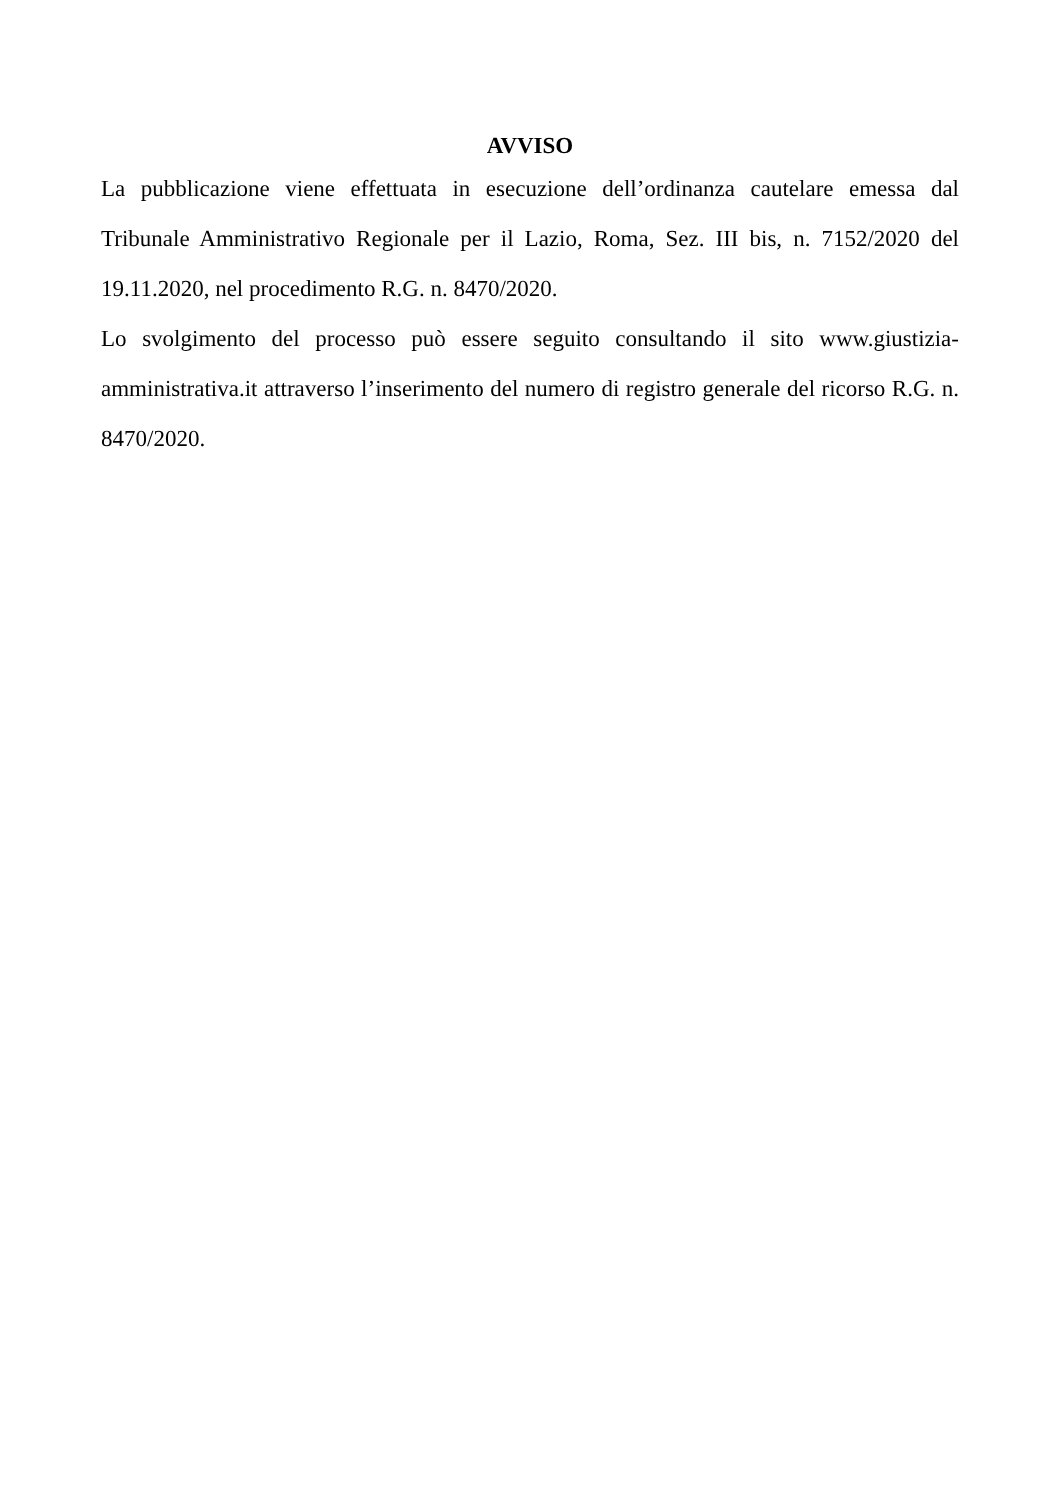AVVISO
La pubblicazione viene effettuata in esecuzione dell’ordinanza cautelare emessa dal Tribunale Amministrativo Regionale per il Lazio, Roma, Sez. III bis, n. 7152/2020 del 19.11.2020, nel procedimento R.G. n. 8470/2020.
Lo svolgimento del processo può essere seguito consultando il sito www.giustizia-amministrativa.it attraverso l’inserimento del numero di registro generale del ricorso R.G. n. 8470/2020.